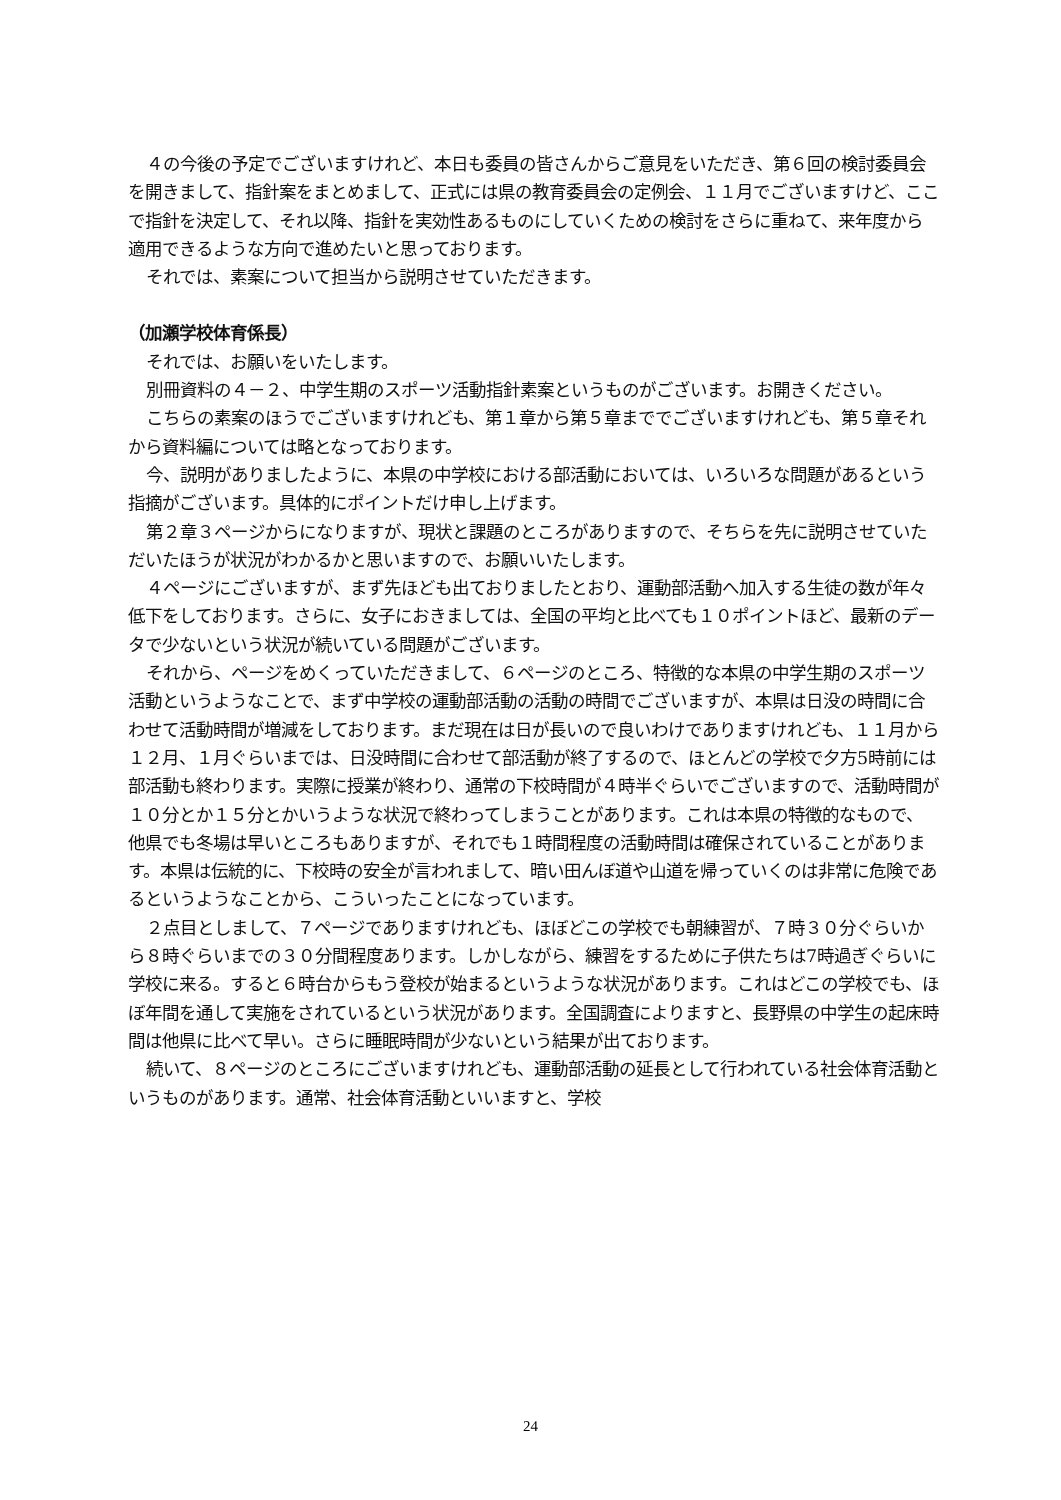４の今後の予定でございますけれど、本日も委員の皆さんからご意見をいただき、第６回の検討委員会を開きまして、指針案をまとめまして、正式には県の教育委員会の定例会、１１月でございますけど、ここで指針を決定して、それ以降、指針を実効性あるものにしていくための検討をさらに重ねて、来年度から適用できるような方向で進めたいと思っております。
それでは、素案について担当から説明させていただきます。
（加瀬学校体育係長）
それでは、お願いをいたします。
別冊資料の４－２、中学生期のスポーツ活動指針素案というものがございます。お開きください。
こちらの素案のほうでございますけれども、第１章から第５章まででございますけれども、第５章それから資料編については略となっております。
今、説明がありましたように、本県の中学校における部活動においては、いろいろな問題があるという指摘がございます。具体的にポイントだけ申し上げます。
第２章３ページからになりますが、現状と課題のところがありますので、そちらを先に説明させていただいたほうが状況がわかるかと思いますので、お願いいたします。
４ページにございますが、まず先ほども出ておりましたとおり、運動部活動へ加入する生徒の数が年々低下をしております。さらに、女子におきましては、全国の平均と比べても１０ポイントほど、最新のデータで少ないという状況が続いている問題がございます。
それから、ページをめくっていただきまして、６ページのところ、特徴的な本県の中学生期のスポーツ活動というようなことで、まず中学校の運動部活動の活動の時間でございますが、本県は日没の時間に合わせて活動時間が増減をしております。まだ現在は日が長いので良いわけでありますけれども、１１月から１２月、１月ぐらいまでは、日没時間に合わせて部活動が終了するので、ほとんどの学校で夕方5時前には部活動も終わります。実際に授業が終わり、通常の下校時間が４時半ぐらいでございますので、活動時間が１０分とか１５分とかいうような状況で終わってしまうことがあります。これは本県の特徴的なもので、他県でも冬場は早いところもありますが、それでも１時間程度の活動時間は確保されていることがあります。本県は伝統的に、下校時の安全が言われまして、暗い田んぼ道や山道を帰っていくのは非常に危険であるというようなことから、こういったことになっています。
２点目としまして、７ページでありますけれども、ほぼどこの学校でも朝練習が、７時３０分ぐらいから８時ぐらいまでの３０分間程度あります。しかしながら、練習をするために子供たちは7時過ぎぐらいに学校に来る。すると６時台からもう登校が始まるというような状況があります。これはどこの学校でも、ほぼ年間を通して実施をされているという状況があります。全国調査によりますと、長野県の中学生の起床時間は他県に比べて早い。さらに睡眠時間が少ないという結果が出ております。
続いて、８ページのところにございますけれども、運動部活動の延長として行われている社会体育活動というものがあります。通常、社会体育活動といいますと、学校
24